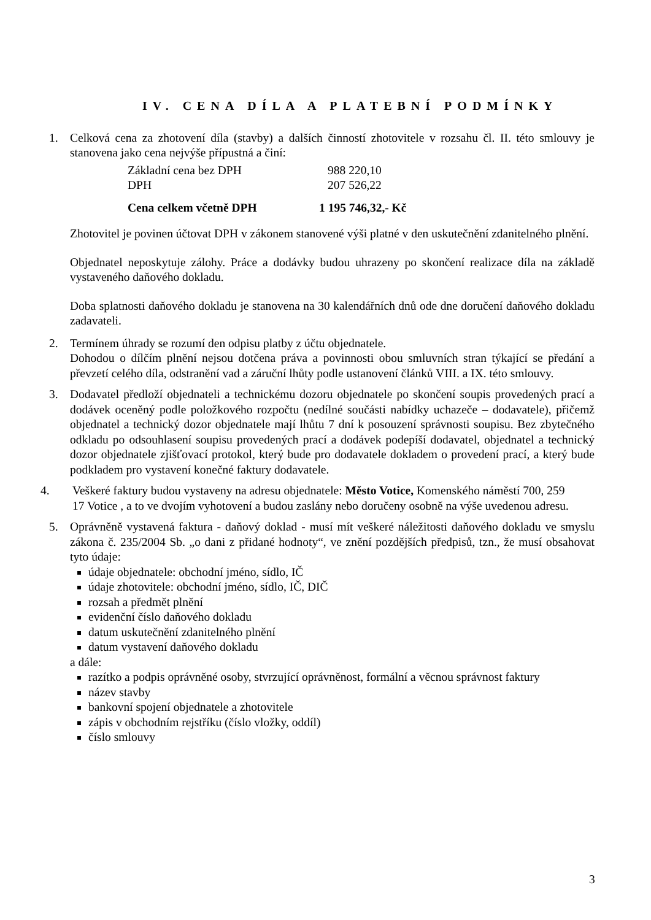IV. CENA DÍLA A PLATEBNÍ PODMÍNKY
1. Celková cena za zhotovení díla (stavby) a dalších činností zhotovitele v rozsahu čl. II. této smlouvy je stanovena jako cena nejvýše přípustná a činí:
| Základní cena bez DPH | 988 220,10 |
| DPH | 207 526,22 |
| Cena celkem včetně DPH | 1 195 746,32,- Kč |
Zhotovitel je povinen účtovat DPH v zákonem stanovené výši platné v den uskutečnění zdanitelného plnění.
Objednatel neposkytuje zálohy. Práce a dodávky budou uhrazeny po skončení realizace díla na základě vystaveného daňového dokladu.
Doba splatnosti daňového dokladu je stanovena na 30 kalendářních dnů ode dne doručení daňového dokladu zadavateli.
2. Termínem úhrady se rozumí den odpisu platby z účtu objednatele.
Dohodou o dílčím plnění nejsou dotčena práva a povinnosti obou smluvních stran týkající se předání a převzetí celého díla, odstranění vad a záruční lhůty podle ustanovení článků VIII. a IX. této smlouvy.
3. Dodavatel předloží objednateli a technickému dozoru objednatele po skončení soupis provedených prací a dodávek oceněný podle položkového rozpočtu (nedílné součásti nabídky uchazeče – dodavatele), přičemž objednatel a technický dozor objednatele mají lhůtu 7 dní k posouzení správnosti soupisu. Bez zbytečného odkladu po odsouhlasení soupisu provedených prací a dodávek podepíší dodavatel, objednatel a technický dozor objednatele zjišťovací protokol, který bude pro dodavatele dokladem o provedení prací, a který bude podkladem pro vystavení konečné faktury dodavatele.
4. Veškeré faktury budou vystaveny na adresu objednatele: Město Votice, Komenského náměstí 700, 259 17 Votice , a to ve dvojím vyhotovení a budou zaslány nebo doručeny osobně na výše uvedenou adresu.
5. Oprávněně vystavená faktura - daňový doklad - musí mít veškeré náležitosti daňového dokladu ve smyslu zákona č. 235/2004 Sb. „o dani z přidané hodnoty“, ve znění pozdějších předpisů, tzn., že musí obsahovat tyto údaje:
údaje objednatele: obchodní jméno, sídlo, IČ
údaje zhotovitele: obchodní jméno, sídlo, IČ, DIČ
rozsah a předmět plnění
evidenční číslo daňového dokladu
datum uskutečnění zdanitelného plnění
datum vystavení daňového dokladu
a dále:
razítko a podpis oprávněné osoby, stvrzující oprávněnost, formální a věcnou správnost faktury
název stavby
bankovní spojení objednatele a zhotovitele
zápis v obchodním rejstříku (číslo vložky, oddíl)
číslo smlouvy
3